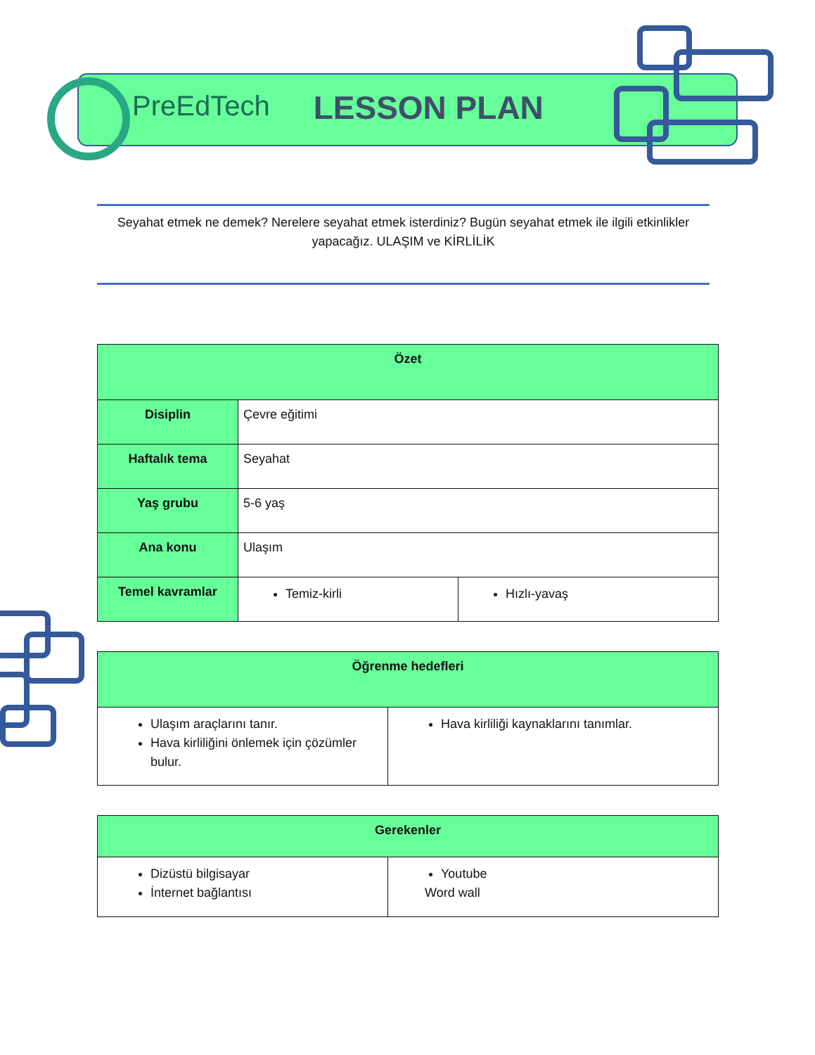PreEdTech LESSON PLAN
Seyahat etmek ne demek? Nerelere seyahat etmek isterdiniz? Bugün seyahat etmek ile ilgili etkinlikler yapacağız. ULAŞIM ve KİRLİLİK
| Özet | | |
| --- | --- | --- |
| Disiplin | Çevre eğitimi | |
| Haftalık tema | Seyahat | |
| Yaş grubu | 5-6 yaş | |
| Ana konu | Ulaşım | |
| Temel kavramlar | Temiz-kirli | Hızlı-yavaş |
| Öğrenme hedefleri | |
| --- | --- |
| Ulaşım araçlarını tanır. Hava kirliliğini önlemek için çözümler bulur. | Hava kirliliği kaynaklarını tanımlar. |
| Gerekenler | |
| --- | --- |
| Dizüstü bilgisayar İnternet bağlantısı | Youtube Word wall |